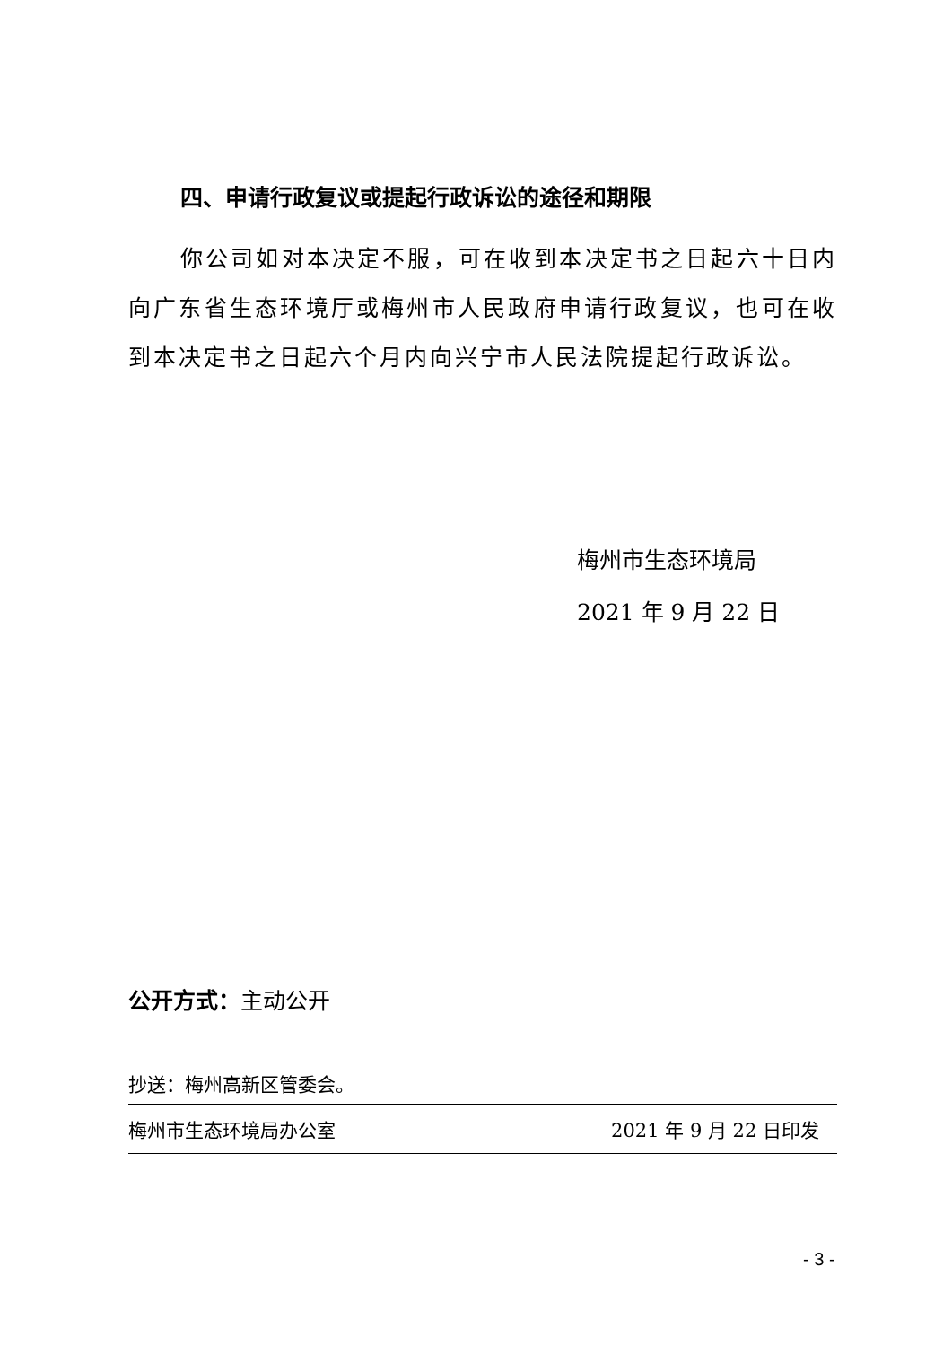四、申请行政复议或提起行政诉讼的途径和期限
你公司如对本决定不服，可在收到本决定书之日起六十日内向广东省生态环境厅或梅州市人民政府申请行政复议，也可在收到本决定书之日起六个月内向兴宁市人民法院提起行政诉讼。
梅州市生态环境局
2021 年 9 月 22 日
公开方式：主动公开
抄送：梅州高新区管委会。
梅州市生态环境局办公室 2021 年 9 月 22 日印发
- 3 -